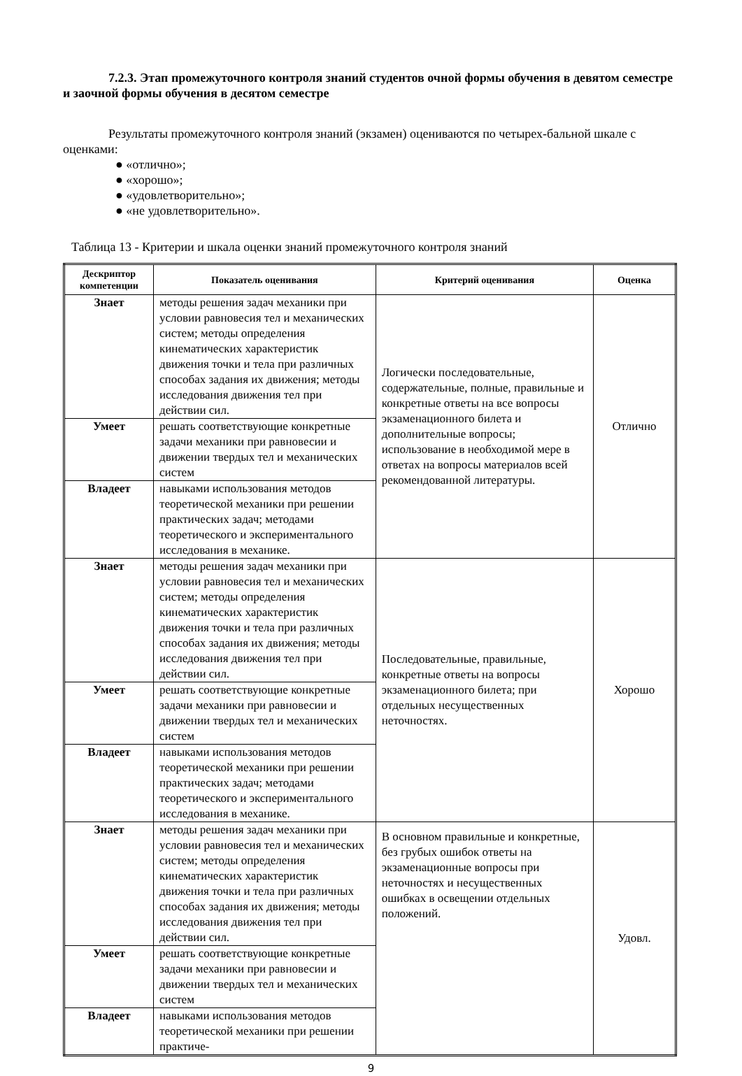7.2.3. Этап промежуточного контроля знаний студентов очной формы обучения в девятом семестре и заочной формы обучения в десятом семестре
Результаты промежуточного контроля знаний (экзамен) оцениваются по четырех-бальной шкале с оценками:
● «отлично»;
● «хорошо»;
● «удовлетворительно»;
● «не удовлетворительно».
Таблица 13 - Критерии и шкала оценки знаний промежуточного контроля знаний
| Дескриптор компетенции | Показатель оценивания | Критерий оценивания | Оценка |
| --- | --- | --- | --- |
| Знает | методы решения задач механики при условии равновесия тел и механических систем; методы определения кинематических характеристик движения точки и тела при различных способах задания их движения; методы исследования движения тел при действии сил. | Логически последовательные, содержательные, полные, правильные и конкретные ответы на все вопросы экзаменационного билета и дополнительные вопросы; использование в необходимой мере в ответах на вопросы материалов всей рекомендованной литературы. | Отлично |
| Умеет | решать соответствующие конкретные задачи механики при равновесии и движении твердых тел и механических систем | | |
| Владеет | навыками использования методов теоретической механики при решении практических задач; методами теоретического и экспериментального исследования в механике. | | |
| Знает | методы решения задач механики при условии равновесия тел и механических систем; методы определения кинематических характеристик движения точки и тела при различных способах задания их движения; методы исследования движения тел при действии сил. | Последовательные, правильные, конкретные ответы на вопросы экзаменационного билета; при отдельных несущественных неточностях. | Хорошо |
| Умеет | решать соответствующие конкретные задачи механики при равновесии и движении твердых тел и механических систем | | |
| Владеет | навыками использования методов теоретической механики при решении практических задач; методами теоретического и экспериментального исследования в механике. | | |
| Знает | методы решения задач механики при условии равновесия тел и механических систем; методы определения кинематических характеристик движения точки и тела при различных способах задания их движения; методы исследования движения тел при действии сил. | В основном правильные и конкретные, без грубых ошибок ответы на экзаменационные вопросы при неточностях и несущественных ошибках в освещении отдельных положений. | Удовл. |
| Умеет | решать соответствующие конкретные задачи механики при равновесии и движении твердых тел и механических систем | | |
| Владеет | навыками использования методов теоретической механики при решении практиче- | | |
9